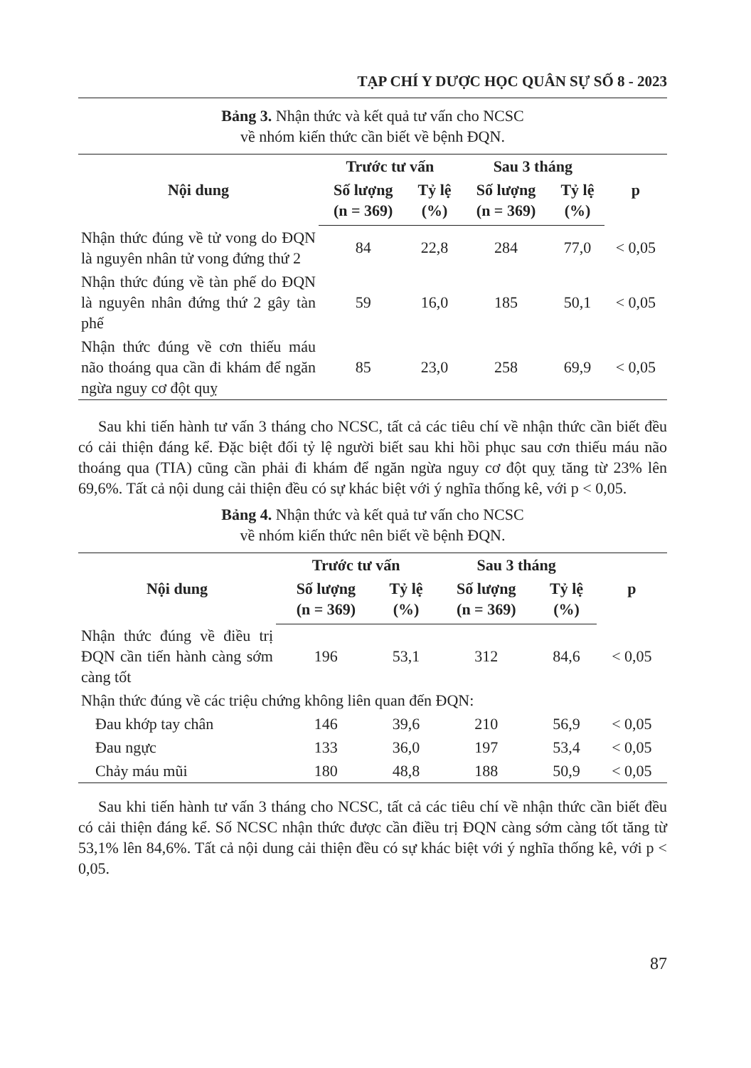TẠP CHÍ Y DƯỢC HỌC QUÂN SỰ SỐ 8 - 2023
Bảng 3. Nhận thức và kết quả tư vấn cho NCSC
về nhóm kiến thức cần biết về bệnh ĐQN.
| Nội dung | Trước tư vấn | | Sau 3 tháng | | p |
| --- | --- | --- | --- | --- | --- |
| | Số lượng (n = 369) | Tỷ lệ (%) | Số lượng (n = 369) | Tỷ lệ (%) | |
| Nhận thức đúng về tử vong do ĐQN là nguyên nhân tử vong đứng thứ 2 | 84 | 22,8 | 284 | 77,0 | < 0,05 |
| Nhận thức đúng về tàn phế do ĐQN là nguyên nhân đứng thứ 2 gây tàn phế | 59 | 16,0 | 185 | 50,1 | < 0,05 |
| Nhận thức đúng về cơn thiếu máu não thoáng qua cần đi khám để ngăn ngừa nguy cơ đột quỵ | 85 | 23,0 | 258 | 69,9 | < 0,05 |
Sau khi tiến hành tư vấn 3 tháng cho NCSC, tất cả các tiêu chí về nhận thức cần biết đều có cải thiện đáng kể. Đặc biệt đối tỷ lệ người biết sau khi hồi phục sau cơn thiếu máu não thoáng qua (TIA) cũng cần phải đi khám để ngăn ngừa nguy cơ đột quỵ tăng từ 23% lên 69,6%. Tất cả nội dung cải thiện đều có sự khác biệt với ý nghĩa thống kê, với p < 0,05.
Bảng 4. Nhận thức và kết quả tư vấn cho NCSC
về nhóm kiến thức nên biết về bệnh ĐQN.
| Nội dung | Trước tư vấn | | Sau 3 tháng | | p |
| --- | --- | --- | --- | --- | --- |
| | Số lượng (n = 369) | Tỷ lệ (%) | Số lượng (n = 369) | Tỷ lệ (%) | |
| Nhận thức đúng về điều trị ĐQN cần tiến hành càng sớm càng tốt | 196 | 53,1 | 312 | 84,6 | < 0,05 |
| Nhận thức đúng về các triệu chứng không liên quan đến ĐQN: | | | | | |
| Đau khớp tay chân | 146 | 39,6 | 210 | 56,9 | < 0,05 |
| Đau ngực | 133 | 36,0 | 197 | 53,4 | < 0,05 |
| Chảy máu mũi | 180 | 48,8 | 188 | 50,9 | < 0,05 |
Sau khi tiến hành tư vấn 3 tháng cho NCSC, tất cả các tiêu chí về nhận thức cần biết đều có cải thiện đáng kể. Số NCSC nhận thức được cần điều trị ĐQN càng sớm càng tốt tăng từ 53,1% lên 84,6%. Tất cả nội dung cải thiện đều có sự khác biệt với ý nghĩa thống kê, với p < 0,05.
87